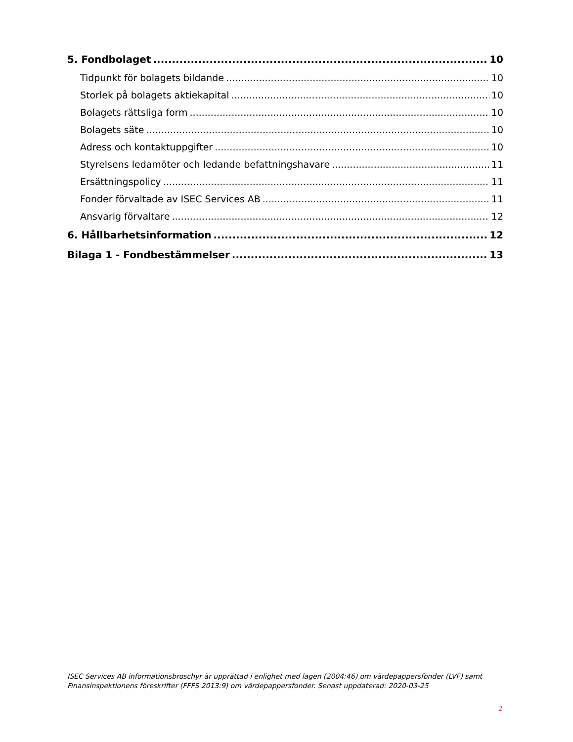5. Fondbolaget 10
Tidpunkt för bolagets bildande 10
Storlek på bolagets aktiekapital 10
Bolagets rättsliga form 10
Bolagets säte 10
Adress och kontaktuppgifter 10
Styrelsens ledamöter och ledande befattningshavare 11
Ersättningspolicy 11
Fonder förvaltade av ISEC Services AB 11
Ansvarig förvaltare 12
6. Hållbarhetsinformation 12
Bilaga 1 - Fondbestämmelser 13
ISEC Services AB informationsbroschyr är upprättad i enlighet med lagen (2004:46) om värdepappersfonder (LVF) samt Finansinspektionens föreskrifter (FFFS 2013:9) om värdepappersfonder. Senast uppdaterad: 2020-03-25
2